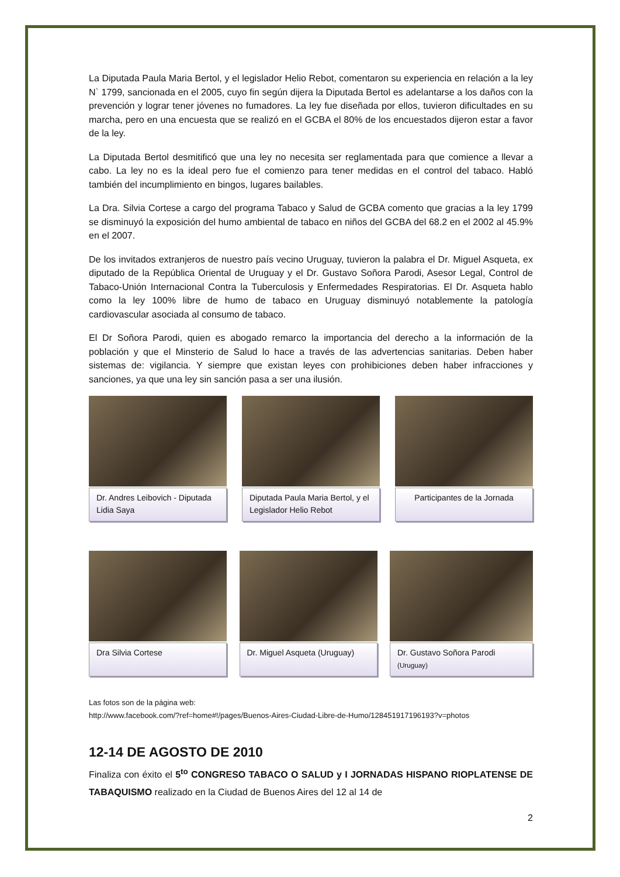La Diputada Paula Maria Bertol, y el legislador Helio Rebot, comentaron su experiencia en relación a la ley N` 1799, sancionada en el 2005, cuyo fin según dijera la Diputada Bertol es adelantarse a los daños con la prevención y lograr tener jóvenes no fumadores. La ley fue diseñada por ellos, tuvieron dificultades en su marcha, pero en una encuesta que se realizó en el GCBA el 80% de los encuestados dijeron estar a favor de la ley.
La Diputada Bertol desmitificó que una ley no necesita ser reglamentada para que comience a llevar a cabo. La ley no es la ideal pero fue el comienzo para tener medidas en el control del tabaco. Habló también del incumplimiento en bingos, lugares bailables.
La Dra. Silvia Cortese a cargo del programa Tabaco y Salud de GCBA comento que gracias a la ley 1799 se disminuyó la exposición del humo ambiental de tabaco en niños del GCBA del 68.2 en el 2002 al 45.9% en el 2007.
De los invitados extranjeros de nuestro país vecino Uruguay, tuvieron la palabra el Dr. Miguel Asqueta, ex diputado de la República Oriental de Uruguay y el Dr. Gustavo Soñora Parodi, Asesor Legal, Control de Tabaco-Unión Internacional Contra la Tuberculosis y Enfermedades Respiratorias. El Dr. Asqueta hablo como la ley 100% libre de humo de tabaco en Uruguay disminuyó notablemente la patología cardiovascular asociada al consumo de tabaco.
El Dr Soñora Parodi, quien es abogado remarco la importancia del derecho a la información de la población y que el Minsterio de Salud lo hace a través de las advertencias sanitarias. Deben haber sistemas de: vigilancia. Y siempre que existan leyes con prohibiciones deben haber infracciones y sanciones, ya que una ley sin sanción pasa a ser una ilusión.
Dr. Andres Leibovich - Diputada Lidia Saya
Diputada Paula Maria Bertol, y el Legislador Helio Rebot
Participantes de la Jornada
Dra Silvia Cortese Dr. Miguel Asqueta (Uruguay)
Dr. Gustavo Soñora Parodi (Uruguay)
Las fotos son de la página web:
http://www.facebook.com/?ref=home#!/pages/Buenos-Aires-Ciudad-Libre-de-Humo/128451917196193?v=photos
12-14 DE AGOSTO DE 2010
Finaliza con éxito el 5<sup>to</sup> CONGRESO TABACO O SALUD y I JORNADAS HISPANO RIOPLATENSE DE TABAQUISMO realizado en la Ciudad de Buenos Aires del 12 al 14 de
2